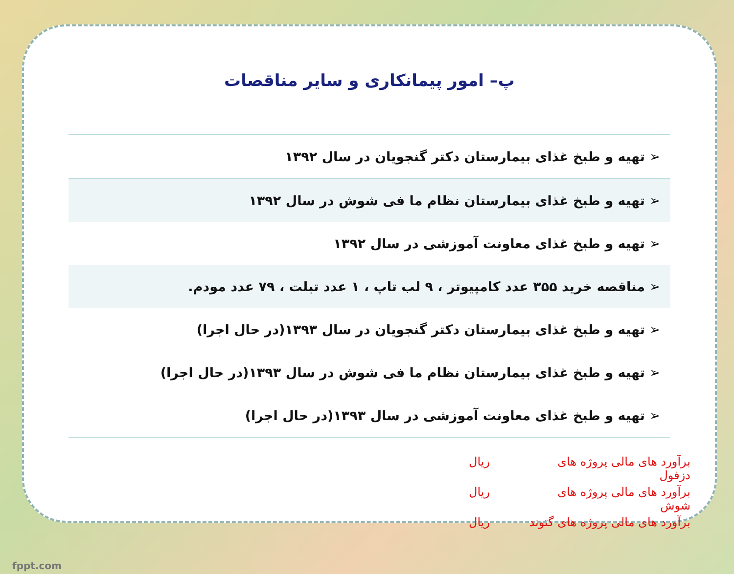پ– امور پیمانکاری و سایر مناقصات
| ➢ تهیه و طبخ غذای بیمارستان دکتر گنجویان در سال ۱۳۹۲ |
| ➢ تهیه و طبخ غذای بیمارستان نظام ما فی شوش در سال ۱۳۹۲ |
| ➢ تهیه و طبخ غذای معاونت آموزشی در سال ۱۳۹۲ |
| ➢ مناقصه خرید ۳۵۵ عدد کامپیوتر ، ۹ لب تاپ ، ۱ عدد تبلت ، ۷۹ عدد مودم. |
| ➢ تهیه و طبخ غذای بیمارستان دکتر گنجویان در سال ۱۳۹۳(در حال اجرا) |
| ➢ تهیه و طبخ غذای بیمارستان نظام ما فی شوش در سال ۱۳۹۳(در حال اجرا) |
| ➢ تهیه و طبخ غذای معاونت آموزشی در سال ۱۳۹۳(در حال اجرا) |
برآورد های مالی پروژه های دزفول ریال
برآورد های مالی پروژه های شوش ریال
برآورد های مالی پروژه های گتوند ریال
fppt.com